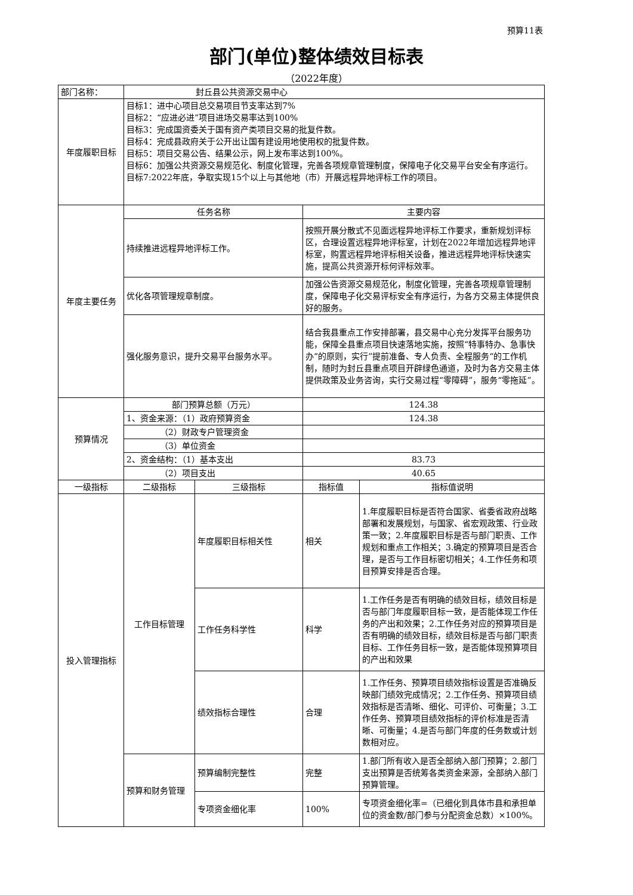预算11表
部门(单位)整体绩效目标表
（2022年度）
| 部门名称： | 封丘县公共资源交易中心 | | | |
| 年度履职目标 | 目标1：进中心项目总交易项目节支率达到7% 目标2：“应进必进”项目进场交易率达到100% 目标3：完成国资委关于国有资产类项目交易的批复件数。 目标4：完成县政府关于公开出让国有建设用地使用权的批复件数。 目标5：项目交易公告、结果公示，网上发布率达到100%。 目标6：加强公共资源交易规范化、制度化管理，完善各项规章管理制度，保障电子化交易平台安全有序运行。 目标7:2022年底，争取实现15个以上与其他地（市）开展远程异地评标工作的项目。 | | | |
| 年度主要任务 | 任务名称 | | 主要内容 | |
| | 持续推进远程异地评标工作。 | | 按照开展分散式不见面远程异地评标工作要求，重新规划评标区，合理设置远程异地评标室，计划在2022年增加远程异地评标室，购置远程异地评标相关设备，推进远程异地评标快速实施，提高公共资源开标何评标效率。 | |
| | 优化各项管理规章制度。 | | 加强公告资源交易规范化，制度化管理，完善各项规章管理制度，保障电子化交易评标安全有序运行，为各方交易主体提供良好的服务。 | |
| | 强化服务意识，提升交易平台服务水平。 | | 结合我县重点工作安排部署，县交易中心充分发挥平台服务功能，保障全县重点项目快速落地实施，按照“特事特办、急事快办“的原则，实行”提前准备、专人负责、全程服务“的工作机制，随时为封丘县重点项目开辟绿色通道，及时为各方交易主体提供政策及业务咨询，实行交易过程“零障碍”，服务“零拖延”。 | |
| 预算情况 | 部门预算总额（万元） | | 124.38 | |
| | 1、资金来源：（1）政府预算资金 | | 124.38 | |
| | （2）财政专户管理资金 | | | |
| | （3）单位资金 | | | |
| | 2、资金结构：（1）基本支出 | | 83.73 | |
| | （2）项目支出 | | 40.65 | |
| 一级指标 | 二级指标 | 三级指标 | 指标值 | 指标值说明 |
| 投入管理指标 | 工作目标管理 | 年度履职目标相关性 | 相关 | 1.年度履职目标是否符合国家、省委省政府战略部署和发展规划，与国家、省宏观政策、行业政策一致；2.年度履职目标是否与部门职责、工作规划和重点工作相关；3.确定的预算项目是否合理，是否与工作目标密切相关；4.工作任务和项目预算安排是否合理。 |
| | | 工作任务科学性 | 科学 | 1.工作任务是否有明确的绩效目标，绩效目标是否与部门年度履职目标一致，是否能体现工作任务的产出和效果；2.工作任务对应的预算项目是否有明确的绩效目标，绩效目标是否与部门职责目标、工作任务目标一致，是否能体现预算项目的产出和效果 |
| | | 绩效指标合理性 | 合理 | 1.工作任务、预算项目绩效指标设置是否准确反映部门绩效完成情况；2.工作任务、预算项目绩效指标是否清晰、细化、可评价、可衡量；3.工作任务、预算项目绩效指标的评价标准是否清晰、可衡量；4.是否与部门年度的任务数或计划数相对应。 |
| | 预算和财务管理 | 预算编制完整性 | 完整 | 1.部门所有收入是否全部纳入部门预算；2.部门支出预算是否统筹各类资金来源，全部纳入部门预算管理。 |
| | | 专项资金细化率 | 100% | 专项资金细化率=（已细化到具体市县和承担单位的资金数/部门参与分配资金总数）×100%。 |